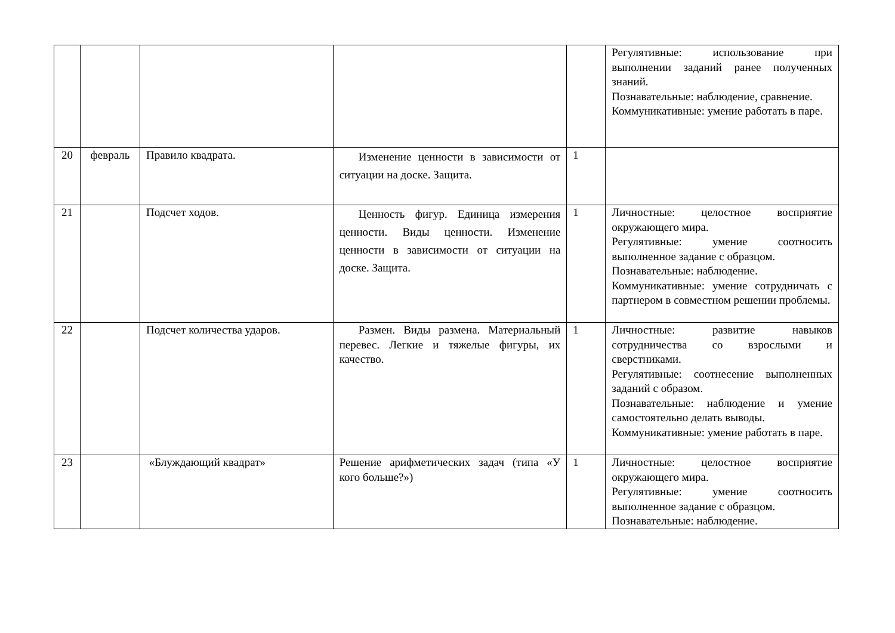| | | | | | Регулятивные: использование при выполнении заданий ранее полученных знаний. Познавательные: наблюдение, сравнение. Коммуникативные: умение работать в паре. |
| 20 | февраль | Правило квадрата. | Изменение ценности в зависимости от ситуации на доске. Защита. | 1 | |
| 21 | | Подсчет ходов. | Ценность фигур. Единица измерения ценности. Виды ценности. Изменение ценности в зависимости от ситуации на доске. Защита. | 1 | Личностные: целостное восприятие окружающего мира. Регулятивные: умение соотносить выполненное задание с образцом. Познавательные: наблюдение. Коммуникативные: умение сотрудничать с партнером в совместном решении проблемы. |
| 22 | | Подсчет количества ударов. | Размен. Виды размена. Материальный перевес. Легкие и тяжелые фигуры, их качество. | 1 | Личностные: развитие навыков сотрудничества со взрослыми и сверстниками. Регулятивные: соотнесение выполненных заданий с образом. Познавательные: наблюдение и умение самостоятельно делать выводы. Коммуникативные: умение работать в паре. |
| 23 | | «Блуждающий квадрат» | Решение арифметических задач (типа «У кого больше?») | 1 | Личностные: целостное восприятие окружающего мира. Регулятивные: умение соотносить выполненное задание с образцом. Познавательные: наблюдение. |